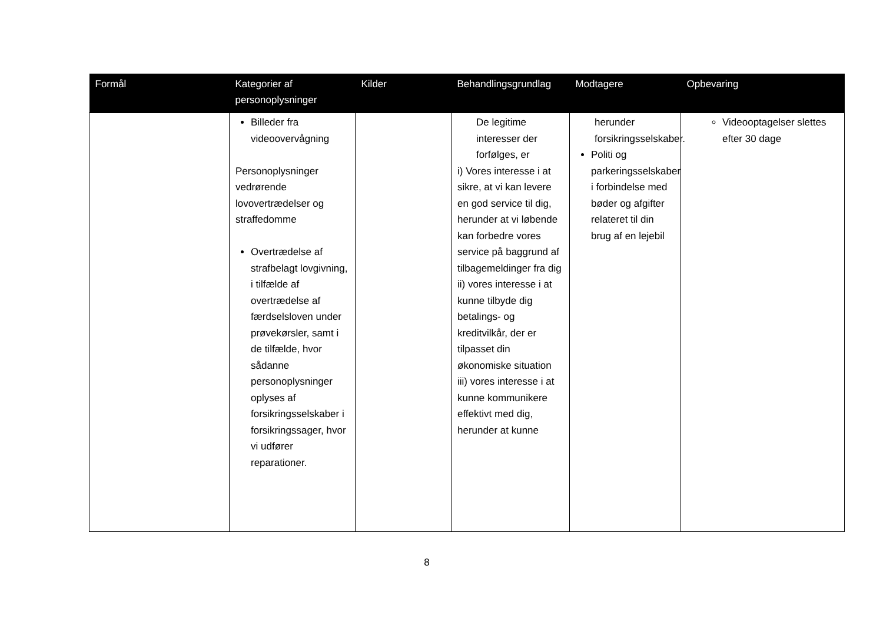| Formål | Kategorier af personoplysninger | Kilder | Behandlingsgrundlag | Modtagere | Opbevaring |
| --- | --- | --- | --- | --- | --- |
| | Billeder fra videoovervågning Personoplysninger vedrørende lovovertrædelser og straffedomme Overtrædelse af strafbelagt lovgivning, i tilfælde af overtrædelse af færdselsloven under prøvekørsler, samt i de tilfælde, hvor sådanne personoplysninger oplyses af forsikringsselskaber i forsikringssager, hvor vi udfører reparationer. | | De legitime interesser der forfølges, er i) Vores interesse i at sikre, at vi kan levere en god service til dig, herunder at vi løbende kan forbedre vores service på baggrund af tilbagemeldinger fra dig ii) vores interesse i at kunne tilbyde dig betalings- og kreditvilkår, der er tilpasset din økonomiske situation iii) vores interesse i at kunne kommunikere effektivt med dig, herunder at kunne | herunder forsikringsselskaber. Politi og parkeringsselskaber i forbindelse med bøder og afgifter relateret til din brug af en lejebil | Videooptagelser slettes efter 30 dage |
8